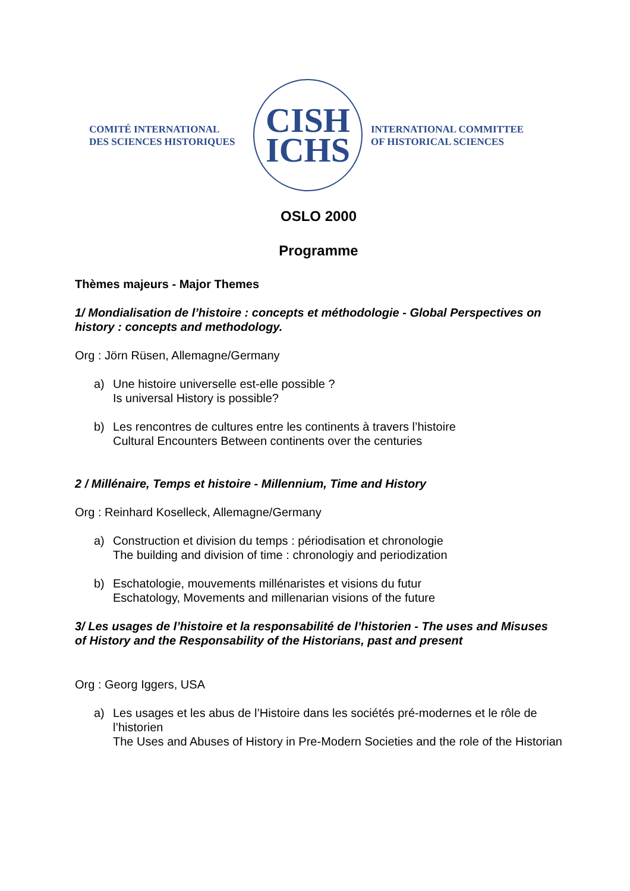COMITÉ INTERNATIONAL
DES SCIENCES HISTORIQUES
CISH
ICHS
INTERNATIONAL COMMITTEE
OF HISTORICAL SCIENCES
OSLO 2000
Programme
Thèmes majeurs - Major Themes
1/ Mondialisation de l’histoire : concepts et méthodologie - Global Perspectives on history : concepts and methodology.
Org : Jörn Rüsen, Allemagne/Germany
a) Une histoire universelle est-elle possible ?
Is universal History is possible?
b) Les rencontres de cultures entre les continents à travers l’histoire
Cultural Encounters Between continents over the centuries
2 / Millénaire, Temps et histoire - Millennium, Time and History
Org : Reinhard Koselleck, Allemagne/Germany
a) Construction et division du temps : périodisation et chronologie
The building and division of time : chronologiy and periodization
b) Eschatologie, mouvements millénaristes et visions du futur
Eschatology, Movements and millenarian visions of the future
3/ Les usages de l’histoire et la responsabilité de l’historien - The uses and Misuses of History and the Responsability of the Historians, past and present
Org : Georg Iggers, USA
a) Les usages et les abus de l’Histoire dans les sociétés pré-modernes et le rôle de l’historien
The Uses and Abuses of History in Pre-Modern Societies and the role of the Historian